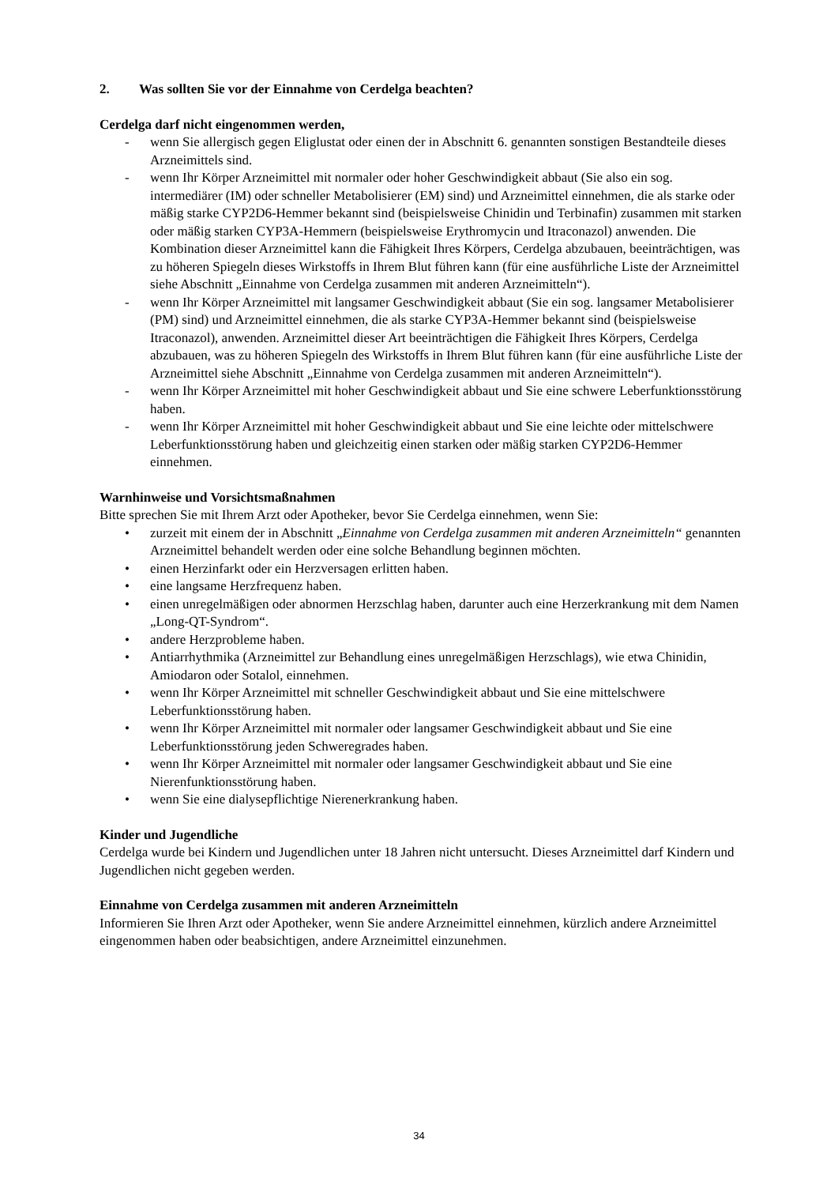2. Was sollten Sie vor der Einnahme von Cerdelga beachten?
Cerdelga darf nicht eingenommen werden,
- wenn Sie allergisch gegen Eliglustat oder einen der in Abschnitt 6. genannten sonstigen Bestandteile dieses Arzneimittels sind.
- wenn Ihr Körper Arzneimittel mit normaler oder hoher Geschwindigkeit abbaut (Sie also ein sog. intermediärer (IM) oder schneller Metabolisierer (EM) sind) und Arzneimittel einnehmen, die als starke oder mäßig starke CYP2D6-Hemmer bekannt sind (beispielsweise Chinidin und Terbinafin) zusammen mit starken oder mäßig starken CYP3A-Hemmern (beispielsweise Erythromycin und Itraconazol) anwenden. Die Kombination dieser Arzneimittel kann die Fähigkeit Ihres Körpers, Cerdelga abzubauen, beeinträchtigen, was zu höheren Spiegeln dieses Wirkstoffs in Ihrem Blut führen kann (für eine ausführliche Liste der Arzneimittel siehe Abschnitt „Einnahme von Cerdelga zusammen mit anderen Arzneimitteln“).
- wenn Ihr Körper Arzneimittel mit langsamer Geschwindigkeit abbaut (Sie ein sog. langsamer Metabolisierer (PM) sind) und Arzneimittel einnehmen, die als starke CYP3A-Hemmer bekannt sind (beispielsweise Itraconazol), anwenden. Arzneimittel dieser Art beeinträchtigen die Fähigkeit Ihres Körpers, Cerdelga abzubauen, was zu höheren Spiegeln des Wirkstoffs in Ihrem Blut führen kann (für eine ausführliche Liste der Arzneimittel siehe Abschnitt „Einnahme von Cerdelga zusammen mit anderen Arzneimitteln“).
- wenn Ihr Körper Arzneimittel mit hoher Geschwindigkeit abbaut und Sie eine schwere Leberfunktionsstörung haben.
- wenn Ihr Körper Arzneimittel mit hoher Geschwindigkeit abbaut und Sie eine leichte oder mittelschwere Leberfunktionsstörung haben und gleichzeitig einen starken oder mäßig starken CYP2D6-Hemmer einnehmen.
Warnhinweise und Vorsichtsmaßnahmen
Bitte sprechen Sie mit Ihrem Arzt oder Apotheker, bevor Sie Cerdelga einnehmen, wenn Sie:
• zurzeit mit einem der in Abschnitt „Einnahme von Cerdelga zusammen mit anderen Arzneimitteln“ genannten Arzneimittel behandelt werden oder eine solche Behandlung beginnen möchten.
• einen Herzinfarkt oder ein Herzversagen erlitten haben.
• eine langsame Herzfrequenz haben.
• einen unregelmäßigen oder abnormen Herzschlag haben, darunter auch eine Herzerkrankung mit dem Namen „Long-QT-Syndrom“.
• andere Herzprobleme haben.
• Antiarrhythmika (Arzneimittel zur Behandlung eines unregelmäßigen Herzschlags), wie etwa Chinidin, Amiodaron oder Sotalol, einnehmen.
• wenn Ihr Körper Arzneimittel mit schneller Geschwindigkeit abbaut und Sie eine mittelschwere Leberfunktionsstörung haben.
• wenn Ihr Körper Arzneimittel mit normaler oder langsamer Geschwindigkeit abbaut und Sie eine Leberfunktionsstörung jeden Schweregrades haben.
• wenn Ihr Körper Arzneimittel mit normaler oder langsamer Geschwindigkeit abbaut und Sie eine Nierenfunktionsstörung haben.
• wenn Sie eine dialysepflichtige Nierenerkrankung haben.
Kinder und Jugendliche
Cerdelga wurde bei Kindern und Jugendlichen unter 18 Jahren nicht untersucht. Dieses Arzneimittel darf Kindern und Jugendlichen nicht gegeben werden.
Einnahme von Cerdelga zusammen mit anderen Arzneimitteln
Informieren Sie Ihren Arzt oder Apotheker, wenn Sie andere Arzneimittel einnehmen, kürzlich andere Arzneimittel eingenommen haben oder beabsichtigen, andere Arzneimittel einzunehmen.
34